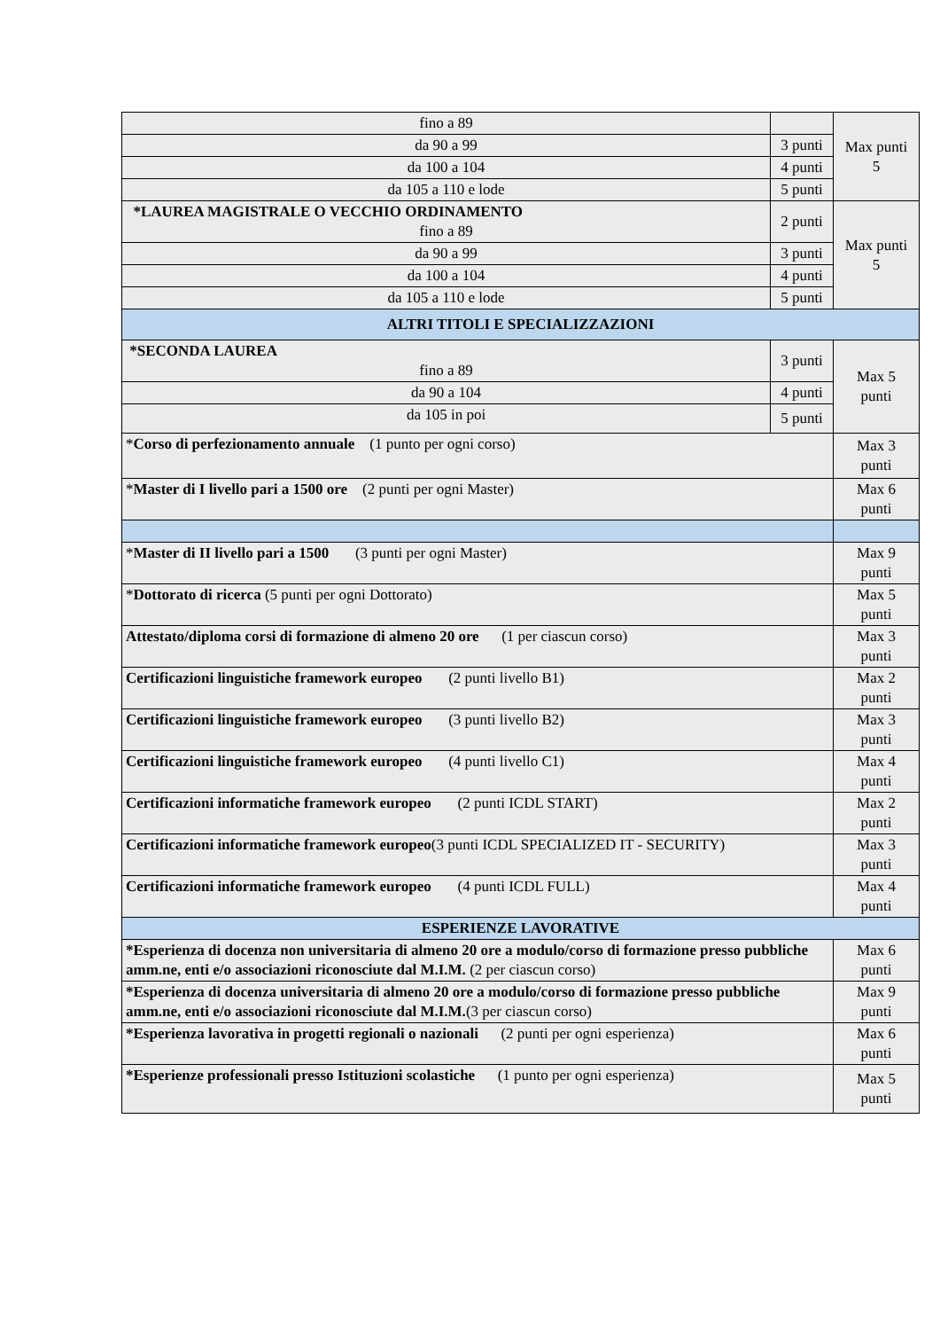| fino a 89 | | Max punti 5 |
| da 90 a 99 | 3 punti | |
| da 100 a 104 | 4 punti | |
| da 105 a 110 e lode | 5 punti | |
| *LAUREA MAGISTRALE O VECCHIO ORDINAMENTO fino a 89 | 2 punti | Max punti 5 |
| da 90 a 99 | 3 punti | |
| da 100 a 104 | 4 punti | |
| da 105 a 110 e lode | 5 punti | |
| ALTRI TITOLI E SPECIALIZZAZIONI | | |
| *SECONDA LAUREA fino a 89 | 3 punti | Max 5 punti |
| da 90 a 104 | 4 punti | |
| da 105 in poi | 5 punti | |
| * Corso di perfezionamento annuale (1 punto per ogni corso) | | Max 3 punti |
| * Master di I livello pari a 1500 ore (2 punti per ogni Master) | | Max 6 punti |
| * Master di II livello pari a 1500 (3 punti per ogni Master) | | Max 9 punti |
| * Dottorato di ricerca (5 punti per ogni Dottorato) | | Max 5 punti |
| Attestato/diploma corsi di formazione di almeno 20 ore (1 per ciascun corso) | | Max 3 punti |
| Certificazioni linguistiche framework europeo (2 punti livello B1) | | Max 2 punti |
| Certificazioni linguistiche framework europeo (3 punti livello B2) | | Max 3 punti |
| Certificazioni linguistiche framework europeo (4 punti livello C1) | | Max 4 punti |
| Certificazioni informatiche framework europeo (2 punti ICDL START) | | Max 2 punti |
| Certificazioni informatiche framework europeo (3 punti ICDL SPECIALIZED IT - SECURITY) | | Max 3 punti |
| Certificazioni informatiche framework europeo (4 punti ICDL FULL) | | Max 4 punti |
| ESPERIENZE LAVORATIVE | | |
| *Esperienza di docenza non universitaria di almeno 20 ore a modulo/corso di formazione presso pubbliche amm.ne, enti e/o associazioni riconosciute dal M.I.M. (2 per ciascun corso) | | Max 6 punti |
| *Esperienza di docenza universitaria di almeno 20 ore a modulo/corso di formazione presso pubbliche amm.ne, enti e/o associazioni riconosciute dal M.I.M. (3 per ciascun corso) | | Max 9 punti |
| *Esperienza lavorativa in progetti regionali o nazionali (2 punti per ogni esperienza) | | Max 6 punti |
| *Esperienze professionali presso Istituzioni scolastiche (1 punto per ogni esperienza) | | Max 5 punti |